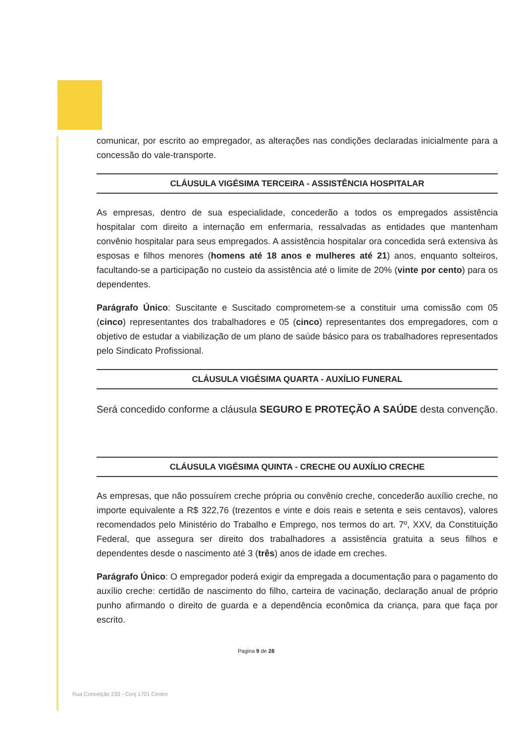comunicar, por escrito ao empregador, as alterações nas condições declaradas inicialmente para a concessão do vale-transporte.
CLÁUSULA VIGÉSIMA TERCEIRA - ASSISTÊNCIA HOSPITALAR
As empresas, dentro de sua especialidade, concederão a todos os empregados assistência hospitalar com direito a internação em enfermaria, ressalvadas as entidades que mantenham convênio hospitalar para seus empregados. A assistência hospitalar ora concedida será extensiva às esposas e filhos menores (homens até 18 anos e mulheres até 21) anos, enquanto solteiros, facultando-se a participação no custeio da assistência até o limite de 20% (vinte por cento) para os dependentes.
Parágrafo Único: Suscitante e Suscitado comprometem-se a constituir uma comissão com 05 (cinco) representantes dos trabalhadores e 05 (cinco) representantes dos empregadores, com o objetivo de estudar a viabilização de um plano de saúde básico para os trabalhadores representados pelo Sindicato Profissional.
CLÁUSULA VIGÉSIMA QUARTA - AUXÍLIO FUNERAL
Será concedido conforme a cláusula SEGURO E PROTEÇÃO A SAÚDE desta convenção.
CLÁUSULA VIGÉSIMA QUINTA - CRECHE OU AUXÍLIO CRECHE
As empresas, que não possuírem creche própria ou convênio creche, concederão auxílio creche, no importe equivalente a R$ 322,76 (trezentos e vinte e dois reais e setenta e seis centavos), valores recomendados pelo Ministério do Trabalho e Emprego, nos termos do art. 7º, XXV, da Constituição Federal, que assegura ser direito dos trabalhadores a assistência gratuita a seus filhos e dependentes desde o nascimento até 3 (três) anos de idade em creches.
Parágrafo Único: O empregador poderá exigir da empregada a documentação para o pagamento do auxílio creche: certidão de nascimento do filho, carteira de vacinação, declaração anual de próprio punho afirmando o direito de guarda e a dependência econômica da criança, para que faça por escrito.
Pagina 9 de 28
Rua Conceição 233 - Conj 1701 Centro